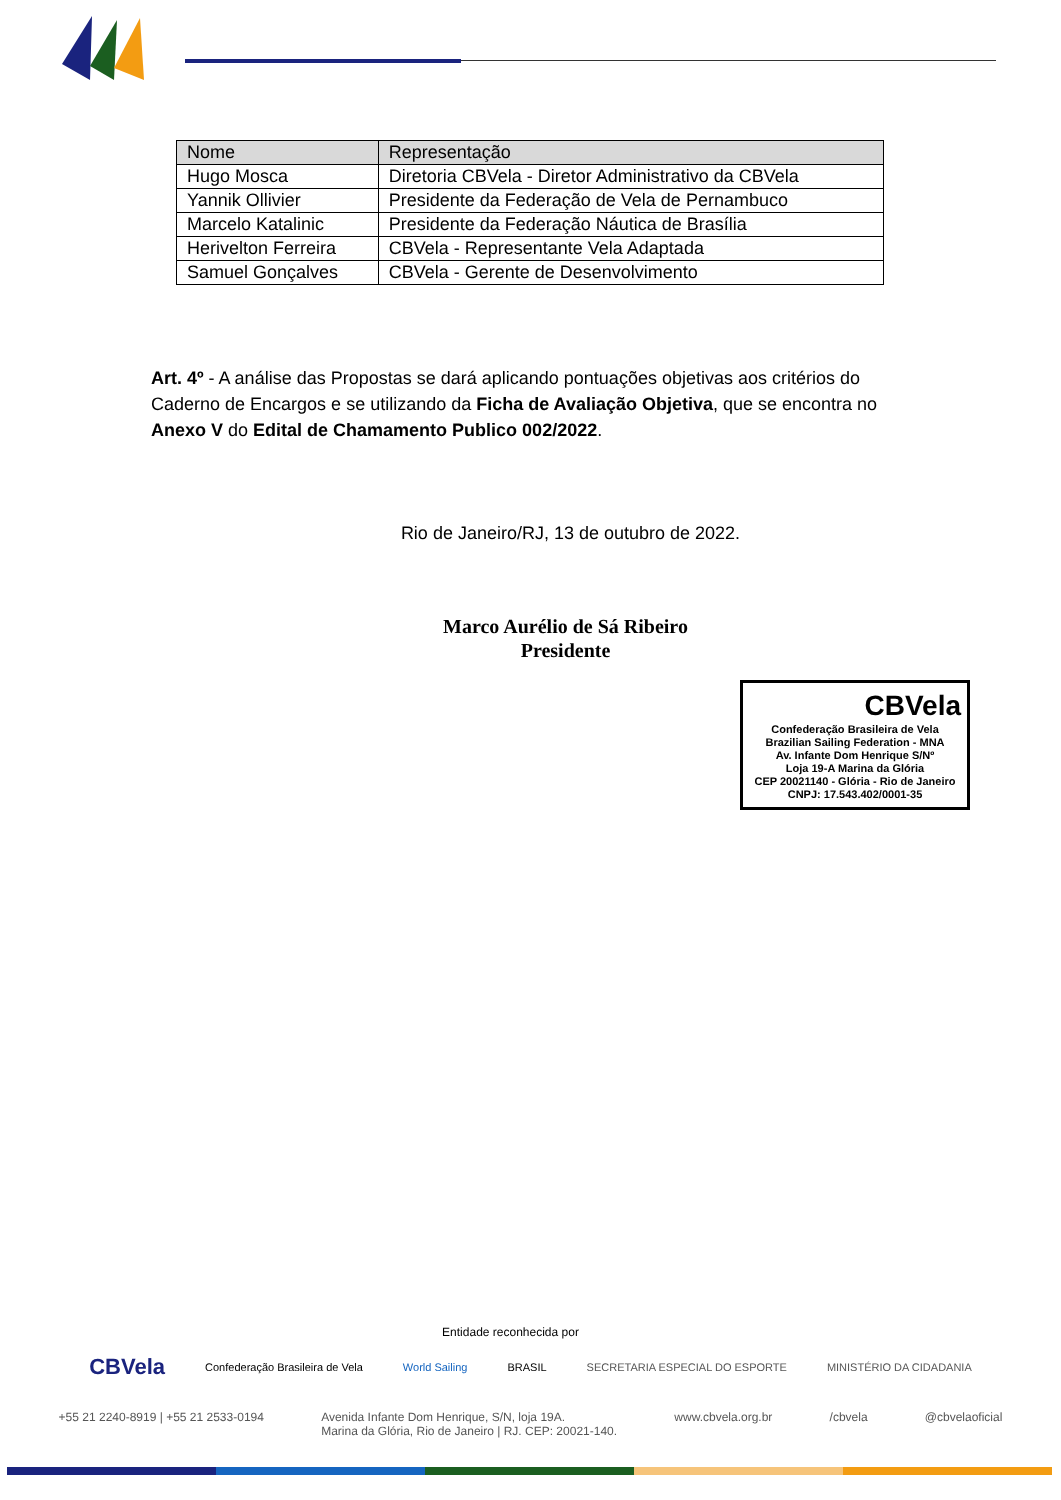| Nome | Representação |
| --- | --- |
| Hugo Mosca | Diretoria CBVela - Diretor Administrativo da CBVela |
| Yannik Ollivier | Presidente da Federação de Vela de Pernambuco |
| Marcelo Katalinic | Presidente da Federação Náutica de Brasília |
| Herivelton Ferreira | CBVela - Representante Vela Adaptada |
| Samuel Gonçalves | CBVela - Gerente de Desenvolvimento |
Art. 4º - A análise das Propostas se dará aplicando pontuações objetivas aos critérios do Caderno de Encargos e se utilizando da Ficha de Avaliação Objetiva, que se encontra no Anexo V do Edital de Chamamento Publico 002/2022.
Rio de Janeiro/RJ, 13 de outubro de 2022.
Marco Aurélio de Sá Ribeiro
Presidente
CBVela
Confederação Brasileira de Vela
Brazilian Sailing Federation - MNA
Av. Infante Dom Henrique S/Nº
Loja 19-A Marina da Glória
CEP 20021140 - Glória - Rio de Janeiro
CNPJ: 17.543.402/0001-35
Entidade reconhecida por
CBVela Confederação Brasileira de Vela World Sailing BRASIL SECRETARIA ESPECIAL DO ESPORTE MINISTÉRIO DA CIDADANIA
+55 21 2240-8919 | +55 21 2533-0194 Avenida Infante Dom Henrique, S/N, loja 19A.
Marina da Glória, Rio de Janeiro | RJ. CEP: 20021-140. www.cbvela.org.br /cbvela @cbvelaoficial